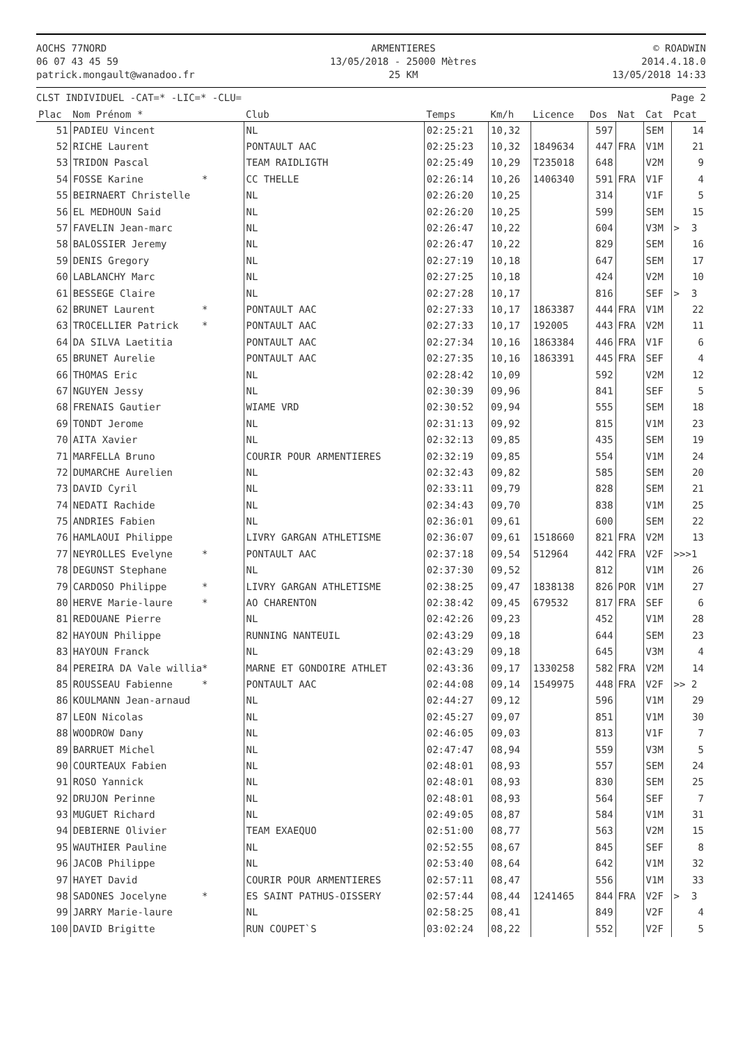AOCHS 77NORD
06 07 43 45 59
patrick.mongault@wanadoo.fr
ARMENTIERES
13/05/2018 - 25000 Mètres
25 KM
© ROADWIN
2014.4.18.0
13/05/2018 14:33
CLST INDIVIDUEL -CAT=* -LIC=* -CLU= Page 2
| Plac | Nom Prénom * | Club | Temps | Km/h | Licence | Dos | Nat | Cat | Pcat |
| --- | --- | --- | --- | --- | --- | --- | --- | --- | --- |
| 51 | PADIEU Vincent | NL | 02:25:21 | 10,32 | | 597 | | SEM | 14 |
| 52 | RICHE Laurent | PONTAULT AAC | 02:25:23 | 10,32 | 1849634 | 447 | FRA | V1M | 21 |
| 53 | TRIDON Pascal | TEAM RAIDLIGTH | 02:25:49 | 10,29 | T235018 | 648 | | V2M | 9 |
| 54 | FOSSE Karine * | CC THELLE | 02:26:14 | 10,26 | 1406340 | 591 | FRA | V1F | 4 |
| 55 | BEIRNAERT Christelle | NL | 02:26:20 | 10,25 | | 314 | | V1F | 5 |
| 56 | EL MEDHOUN Said | NL | 02:26:20 | 10,25 | | 599 | | SEM | 15 |
| 57 | FAVELIN Jean-marc | NL | 02:26:47 | 10,22 | | 604 | | V3M | > 3 |
| 58 | BALOSSIER Jeremy | NL | 02:26:47 | 10,22 | | 829 | | SEM | 16 |
| 59 | DENIS Gregory | NL | 02:27:19 | 10,18 | | 647 | | SEM | 17 |
| 60 | LABLANCHY Marc | NL | 02:27:25 | 10,18 | | 424 | | V2M | 10 |
| 61 | BESSEGE Claire | NL | 02:27:28 | 10,17 | | 816 | | SEF | > 3 |
| 62 | BRUNET Laurent * | PONTAULT AAC | 02:27:33 | 10,17 | 1863387 | 444 | FRA | V1M | 22 |
| 63 | TROCELLIER Patrick * | PONTAULT AAC | 02:27:33 | 10,17 | 192005 | 443 | FRA | V2M | 11 |
| 64 | DA SILVA Laetitia | PONTAULT AAC | 02:27:34 | 10,16 | 1863384 | 446 | FRA | V1F | 6 |
| 65 | BRUNET Aurelie | PONTAULT AAC | 02:27:35 | 10,16 | 1863391 | 445 | FRA | SEF | 4 |
| 66 | THOMAS Eric | NL | 02:28:42 | 10,09 | | 592 | | V2M | 12 |
| 67 | NGUYEN Jessy | NL | 02:30:39 | 09,96 | | 841 | | SEF | 5 |
| 68 | FRENAIS Gautier | WIAME VRD | 02:30:52 | 09,94 | | 555 | | SEM | 18 |
| 69 | TONDT Jerome | NL | 02:31:13 | 09,92 | | 815 | | V1M | 23 |
| 70 | AITA Xavier | NL | 02:32:13 | 09,85 | | 435 | | SEM | 19 |
| 71 | MARFELLA Bruno | COURIR POUR ARMENTIERES | 02:32:19 | 09,85 | | 554 | | V1M | 24 |
| 72 | DUMARCHE Aurelien | NL | 02:32:43 | 09,82 | | 585 | | SEM | 20 |
| 73 | DAVID Cyril | NL | 02:33:11 | 09,79 | | 828 | | SEM | 21 |
| 74 | NEDATI Rachide | NL | 02:34:43 | 09,70 | | 838 | | V1M | 25 |
| 75 | ANDRIES Fabien | NL | 02:36:01 | 09,61 | | 600 | | SEM | 22 |
| 76 | HAMLAOUI Philippe | LIVRY GARGAN ATHLETISME | 02:36:07 | 09,61 | 1518660 | 821 | FRA | V2M | 13 |
| 77 | NEYROLLES Evelyne * | PONTAULT AAC | 02:37:18 | 09,54 | 512964 | 442 | FRA | V2F | >>>1 |
| 78 | DEGUNST Stephane | NL | 02:37:30 | 09,52 | | 812 | | V1M | 26 |
| 79 | CARDOSO Philippe * | LIVRY GARGAN ATHLETISME | 02:38:25 | 09,47 | 1838138 | 826 | POR | V1M | 27 |
| 80 | HERVE Marie-laure * | AO CHARENTON | 02:38:42 | 09,45 | 679532 | 817 | FRA | SEF | 6 |
| 81 | REDOUANE Pierre | NL | 02:42:26 | 09,23 | | 452 | | V1M | 28 |
| 82 | HAYOUN Philippe | RUNNING NANTEUIL | 02:43:29 | 09,18 | | 644 | | SEM | 23 |
| 83 | HAYOUN Franck | NL | 02:43:29 | 09,18 | | 645 | | V3M | 4 |
| 84 | PEREIRA DA Vale willia* | MARNE ET GONDOIRE ATHLET | 02:43:36 | 09,17 | 1330258 | 582 | FRA | V2M | 14 |
| 85 | ROUSSEAU Fabienne * | PONTAULT AAC | 02:44:08 | 09,14 | 1549975 | 448 | FRA | V2F | >> 2 |
| 86 | KOULMANN Jean-arnaud | NL | 02:44:27 | 09,12 | | 596 | | V1M | 29 |
| 87 | LEON Nicolas | NL | 02:45:27 | 09,07 | | 851 | | V1M | 30 |
| 88 | WOODROW Dany | NL | 02:46:05 | 09,03 | | 813 | | V1F | 7 |
| 89 | BARRUET Michel | NL | 02:47:47 | 08,94 | | 559 | | V3M | 5 |
| 90 | COURTEAUX Fabien | NL | 02:48:01 | 08,93 | | 557 | | SEM | 24 |
| 91 | ROSO Yannick | NL | 02:48:01 | 08,93 | | 830 | | SEM | 25 |
| 92 | DRUJON Perinne | NL | 02:48:01 | 08,93 | | 564 | | SEF | 7 |
| 93 | MUGUET Richard | NL | 02:49:05 | 08,87 | | 584 | | V1M | 31 |
| 94 | DEBIERNE Olivier | TEAM EXAEQUO | 02:51:00 | 08,77 | | 563 | | V2M | 15 |
| 95 | WAUTHIER Pauline | NL | 02:52:55 | 08,67 | | 845 | | SEF | 8 |
| 96 | JACOB Philippe | NL | 02:53:40 | 08,64 | | 642 | | V1M | 32 |
| 97 | HAYET David | COURIR POUR ARMENTIERES | 02:57:11 | 08,47 | | 556 | | V1M | 33 |
| 98 | SADONES Jocelyne * | ES SAINT PATHUS-OISSERY | 02:57:44 | 08,44 | 1241465 | 844 | FRA | V2F | > 3 |
| 99 | JARRY Marie-laure | NL | 02:58:25 | 08,41 | | 849 | | V2F | 4 |
| 100 | DAVID Brigitte | RUN COUPET`S | 03:02:24 | 08,22 | | 552 | | V2F | 5 |